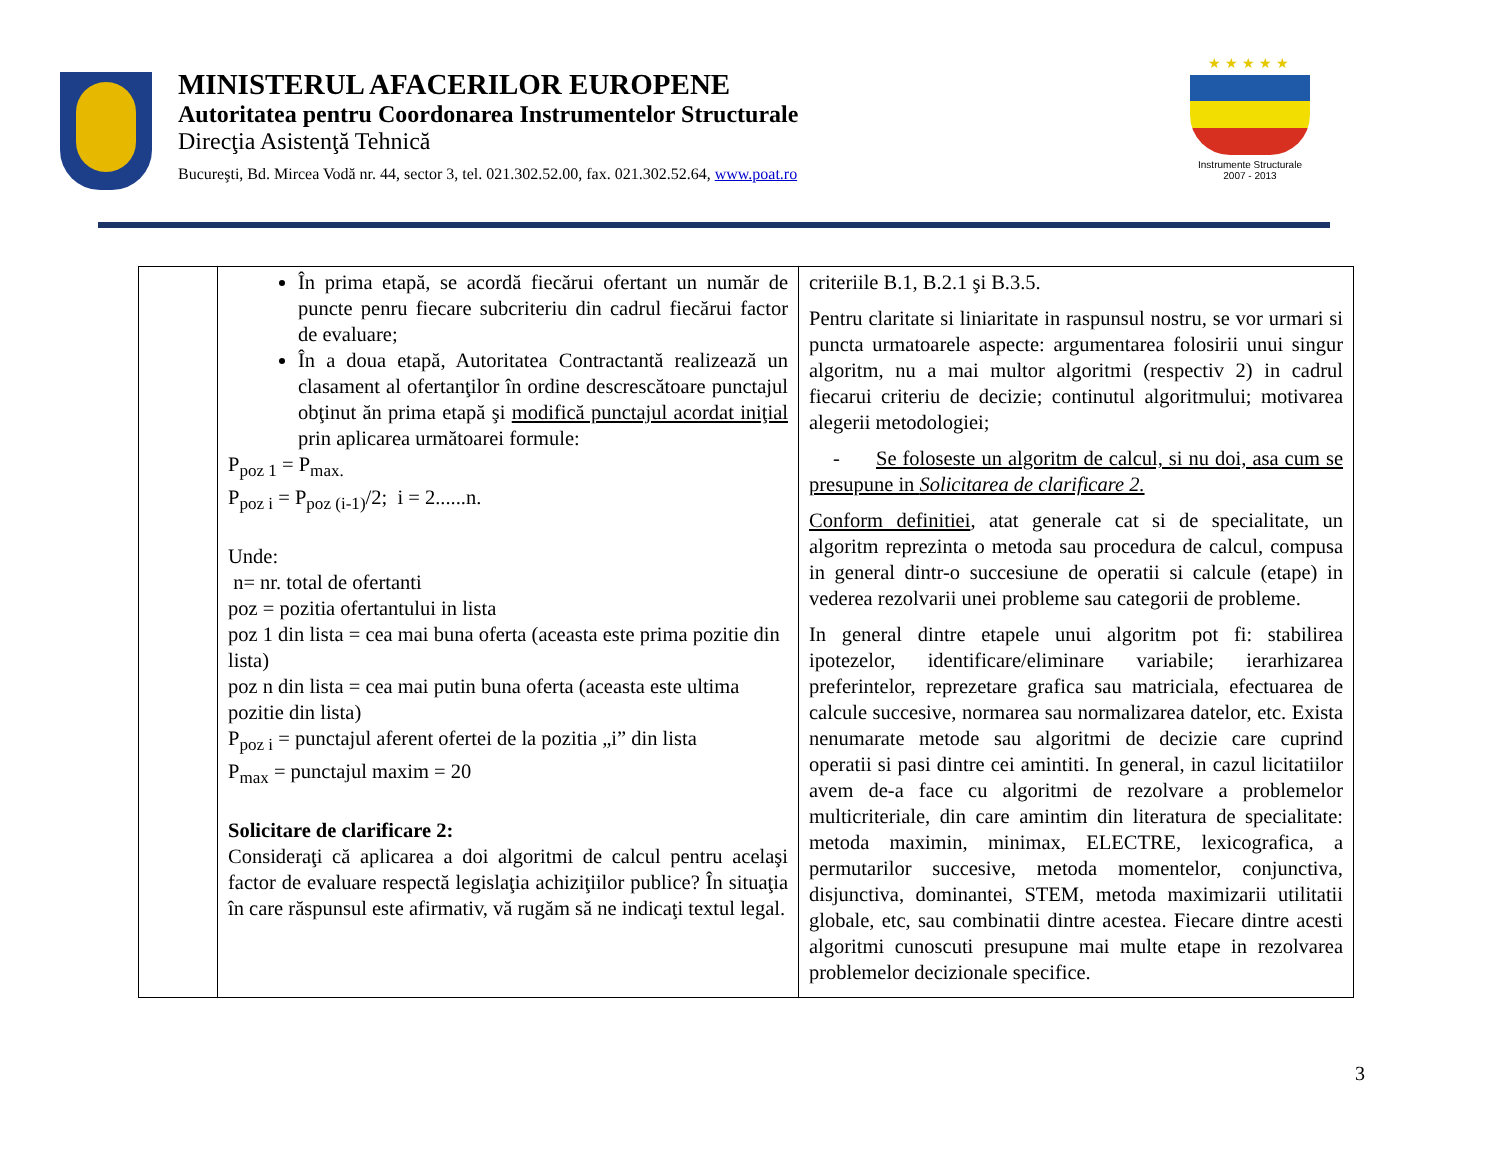MINISTERUL AFACERILOR EUROPENE
Autoritatea pentru Coordonarea Instrumentelor Structurale
Direcţia Asistenţă Tehnică
Bucureşti, Bd. Mircea Vodă nr. 44, sector 3, tel. 021.302.52.00, fax. 021.302.52.64, www.poat.ro
★★★★★
Instrumente Structurale
2007 - 2013
| | În prima etapă, se acordă fiecărui ofertant un număr de puncte penru fiecare subcriteriu din cadrul fiecărui factor de evaluare; În a doua etapă, Autoritatea Contractantă realizează un clasament al ofertanţilor în ordine descrescătoare punctajul obţinut ăn prima etapă şi modifică punctajul acordat iniţial prin aplicarea următoarei formule: P<sub>poz 1</sub> = P<sub>max.</sub> P<sub>poz i</sub> = P<sub>poz (i-1)</sub>/2; i = 2......n. Unde: n= nr. total de ofertanti poz = pozitia ofertantului in lista poz 1 din lista = cea mai buna oferta (aceasta este prima pozitie din lista) poz n din lista = cea mai putin buna oferta (aceasta este ultima pozitie din lista) P<sub>poz i</sub> = punctajul aferent ofertei de la pozitia „i” din lista P<sub>max</sub> = punctajul maxim = 20 Solicitare de clarificare 2: Consideraţi că aplicarea a doi algoritmi de calcul pentru acelaşi factor de evaluare respectă legislaţia achiziţiilor publice? În situaţia în care răspunsul este afirmativ, vă rugăm să ne indicaţi textul legal. | criteriile B.1, B.2.1 şi B.3.5. Pentru claritate si liniaritate in raspunsul nostru, se vor urmari si puncta urmatoarele aspecte: argumentarea folosirii unui singur algoritm, nu a mai multor algoritmi (respectiv 2) in cadrul fiecarui criteriu de decizie; continutul algoritmului; motivarea alegerii metodologiei; - Se foloseste un algoritm de calcul, si nu doi, asa cum se presupune in Solicitarea de clarificare 2. Conform definitiei , atat generale cat si de specialitate, un algoritm reprezinta o metoda sau procedura de calcul, compusa in general dintr-o succesiune de operatii si calcule (etape) in vederea rezolvarii unei probleme sau categorii de probleme. In general dintre etapele unui algoritm pot fi: stabilirea ipotezelor, identificare/eliminare variabile; ierarhizarea preferintelor, reprezetare grafica sau matriciala, efectuarea de calcule succesive, normarea sau normalizarea datelor, etc. Exista nenumarate metode sau algoritmi de decizie care cuprind operatii si pasi dintre cei amintiti. In general, in cazul licitatiilor avem de-a face cu algoritmi de rezolvare a problemelor multicriteriale, din care amintim din literatura de specialitate: metoda maximin, minimax, ELECTRE, lexicografica, a permutarilor succesive, metoda momentelor, conjunctiva, disjunctiva, dominantei, STEM, metoda maximizarii utilitatii globale, etc, sau combinatii dintre acestea. Fiecare dintre acesti algoritmi cunoscuti presupune mai multe etape in rezolvarea problemelor decizionale specifice. |
3